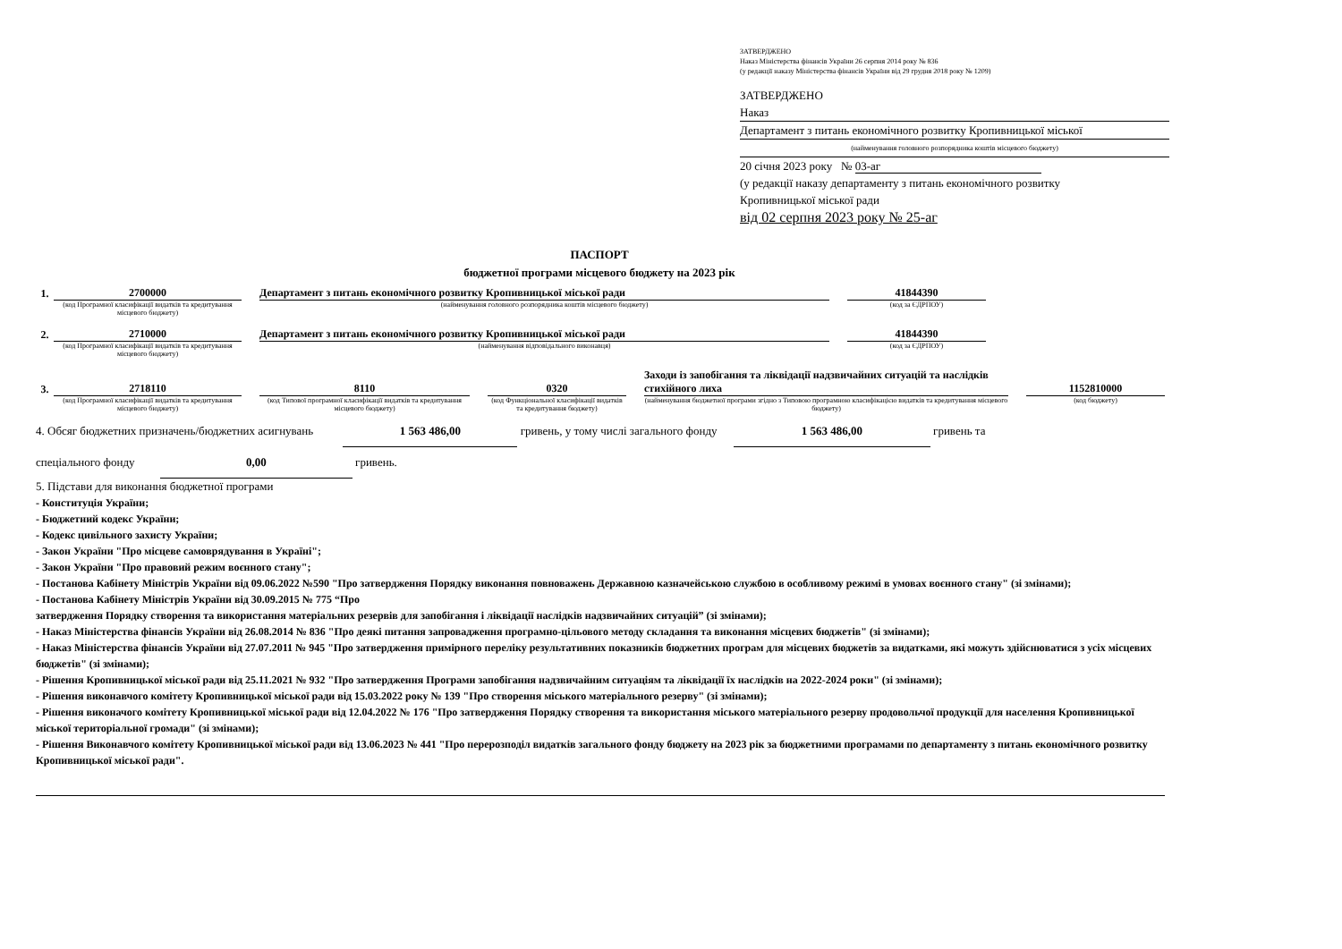ЗАТВЕРДЖЕНО
Наказ Міністерства фінансів України 26 серпня 2014 року № 836
(у редакції наказу Міністерства фінансів України від 29 грудня 2018 року № 1209)
ЗАТВЕРДЖЕНО
Наказ
Департамент з питань економічного розвитку Кропивницької міської
(найменування головного розпорядника коштів місцевого бюджету)
20 січня 2023 року № 03-аг
(у редакції наказу департаменту з питань економічного розвитку
Кропивницької міської ради
від 02 серпня 2023 року № 25-аг
ПАСПОРТ
бюджетної програми місцевого бюджету на 2023 рік
| 1. | 2700000 | | Департамент з питань економічного розвитку Кропивницької міської ради | | 41844390 | |
| | (код Програмної класифікації видатків та кредитування місцевого бюджету) | | (найменування головного розпорядника коштів місцевого бюджету) | | (код за ЄДРПОУ) | |
| 2. | 2710000 | | Департамент з питань економічного розвитку Кропивницької міської ради | | 41844390 | |
| | (код Програмної класифікації видатків та кредитування місцевого бюджету) | | (найменування відповідального виконавця) | | (код за ЄДРПОУ) | |
| 3. | 2718110 | | 8110 | | 0320 | | Заходи із запобігання та ліквідації надзвичайних ситуацій та наслідків стихійного лиха | | 1152810000 |
| | (код Програмної класифікації видатків та кредитування місцевого бюджету) | | (код Типової програмної класифікації видатків та кредитування місцевого бюджету) | | (код Функціональної класифікації видатків та кредитування бюджету) | | (найменування бюджетної програми згідно з Типовою програмною класифікацією видатків та кредитування місцевого бюджету) | | (код бюджету) |
4. Обсяг бюджетних призначень/бюджетних асигнувань 1 563 486,00 гривень, у тому числі загального фонду 1 563 486,00 гривень та
спеціального фонду 0,00 гривень.
5. Підстави для виконання бюджетної програми
- Конституція України;
- Бюджетний кодекс України;
- Кодекс цивільного захисту України;
- Закон України "Про місцеве самоврядування в Україні";
- Закон України "Про правовий режим воєнного стану";
- Постанова Кабінету Міністрів України від 09.06.2022 №590 "Про затвердження Порядку виконання повноважень Державною казначейською службою в особливому режимі в умовах воєнного стану" (зі змінами);
- Постанова Кабінету Міністрів України від 30.09.2015 № 775 “Про
затвердження Порядку створення та використання матеріальних резервів для запобігання і ліквідації наслідків надзвичайних ситуацій” (зі змінами);
- Наказ Міністерства фінансів України від 26.08.2014 № 836 "Про деякі питання запровадження програмно-цільового методу складання та виконання місцевих бюджетів" (зі змінами);
- Наказ Міністерства фінансів України від 27.07.2011 № 945 "Про затвердження примірного переліку результативних показників бюджетних програм для місцевих бюджетів за видатками, які можуть здійснюватися з усіх місцевих бюджетів" (зі змінами);
- Рішення Кропивницької міської ради від 25.11.2021 № 932 "Про затвердження Програми запобігання надзвичайним ситуаціям та ліквідації їх наслідків на 2022-2024 роки" (зі змінами);
- Рішення виконавчого комітету Кропивницької міської ради від 15.03.2022 року № 139 "Про створення міського матеріального резерву" (зі змінами);
- Рішення виконачого комітету Кропивницької міської ради від 12.04.2022 № 176 "Про затвердження Порядку створення та використання міського матеріального резерву продовольчої продукції для населення Кропивницької міської територіальної громади" (зі змінами);
- Рішення Виконавчого комітету Кропивницької міської ради від 13.06.2023 № 441 "Про перерозподіл видатків загального фонду бюджету на 2023 рік за бюджетними програмами по департаменту з питань економічного розвитку Кропивницької міської ради".